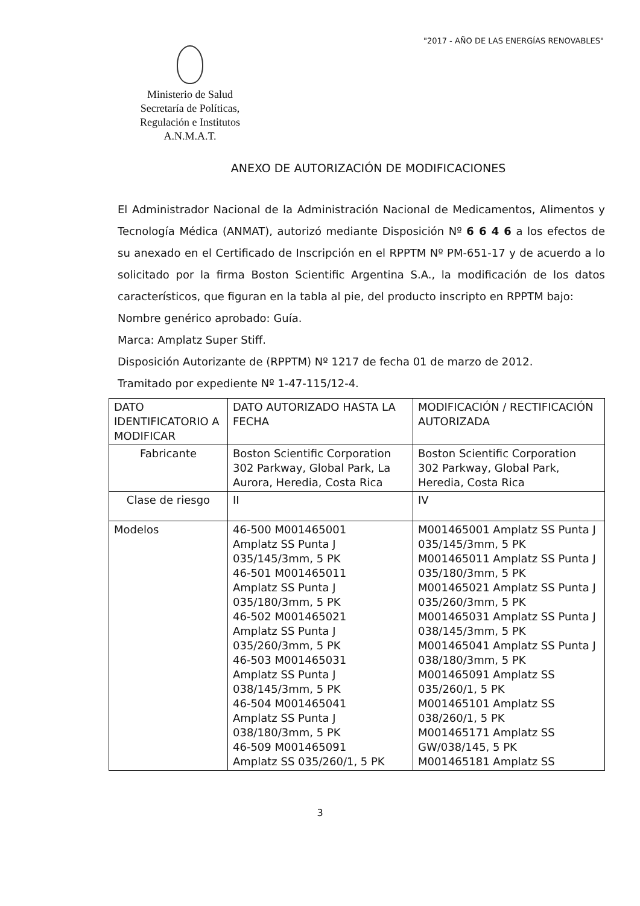"2017 - AÑO DE LAS ENERGÍAS RENOVABLES"
Ministerio de Salud
Secretaría de Políticas,
Regulación e Institutos
A.N.M.A.T.
ANEXO DE AUTORIZACIÓN DE MODIFICACIONES
El Administrador Nacional de la Administración Nacional de Medicamentos, Alimentos y Tecnología Médica (ANMAT), autorizó mediante Disposición Nº 6 6 4 6 a los efectos de su anexado en el Certificado de Inscripción en el RPPTM Nº PM-651-17 y de acuerdo a lo solicitado por la firma Boston Scientific Argentina S.A., la modificación de los datos característicos, que figuran en la tabla al pie, del producto inscripto en RPPTM bajo:
Nombre genérico aprobado: Guía.
Marca: Amplatz Super Stiff.
Disposición Autorizante de (RPPTM) Nº 1217 de fecha 01 de marzo de 2012.
Tramitado por expediente Nº 1-47-115/12-4.
| DATO IDENTIFICATORIO A MODIFICAR | DATO AUTORIZADO HASTA LA FECHA | MODIFICACIÓN / RECTIFICACIÓN AUTORIZADA |
| Fabricante | Boston Scientific Corporation 302 Parkway, Global Park, La Aurora, Heredia, Costa Rica | Boston Scientific Corporation 302 Parkway, Global Park, Heredia, Costa Rica |
| Clase de riesgo | II | IV |
| Modelos | 46-500 M001465001 Amplatz SS Punta J 035/145/3mm, 5 PK 46-501 M001465011 Amplatz SS Punta J 035/180/3mm, 5 PK 46-502 M001465021 Amplatz SS Punta J 035/260/3mm, 5 PK 46-503 M001465031 Amplatz SS Punta J 038/145/3mm, 5 PK 46-504 M001465041 Amplatz SS Punta J 038/180/3mm, 5 PK 46-509 M001465091 Amplatz SS 035/260/1, 5 PK | M001465001 Amplatz SS Punta J 035/145/3mm, 5 PK M001465011 Amplatz SS Punta J 035/180/3mm, 5 PK M001465021 Amplatz SS Punta J 035/260/3mm, 5 PK M001465031 Amplatz SS Punta J 038/145/3mm, 5 PK M001465041 Amplatz SS Punta J 038/180/3mm, 5 PK M001465091 Amplatz SS 035/260/1, 5 PK M001465101 Amplatz SS 038/260/1, 5 PK M001465171 Amplatz SS GW/038/145, 5 PK M001465181 Amplatz SS |
3